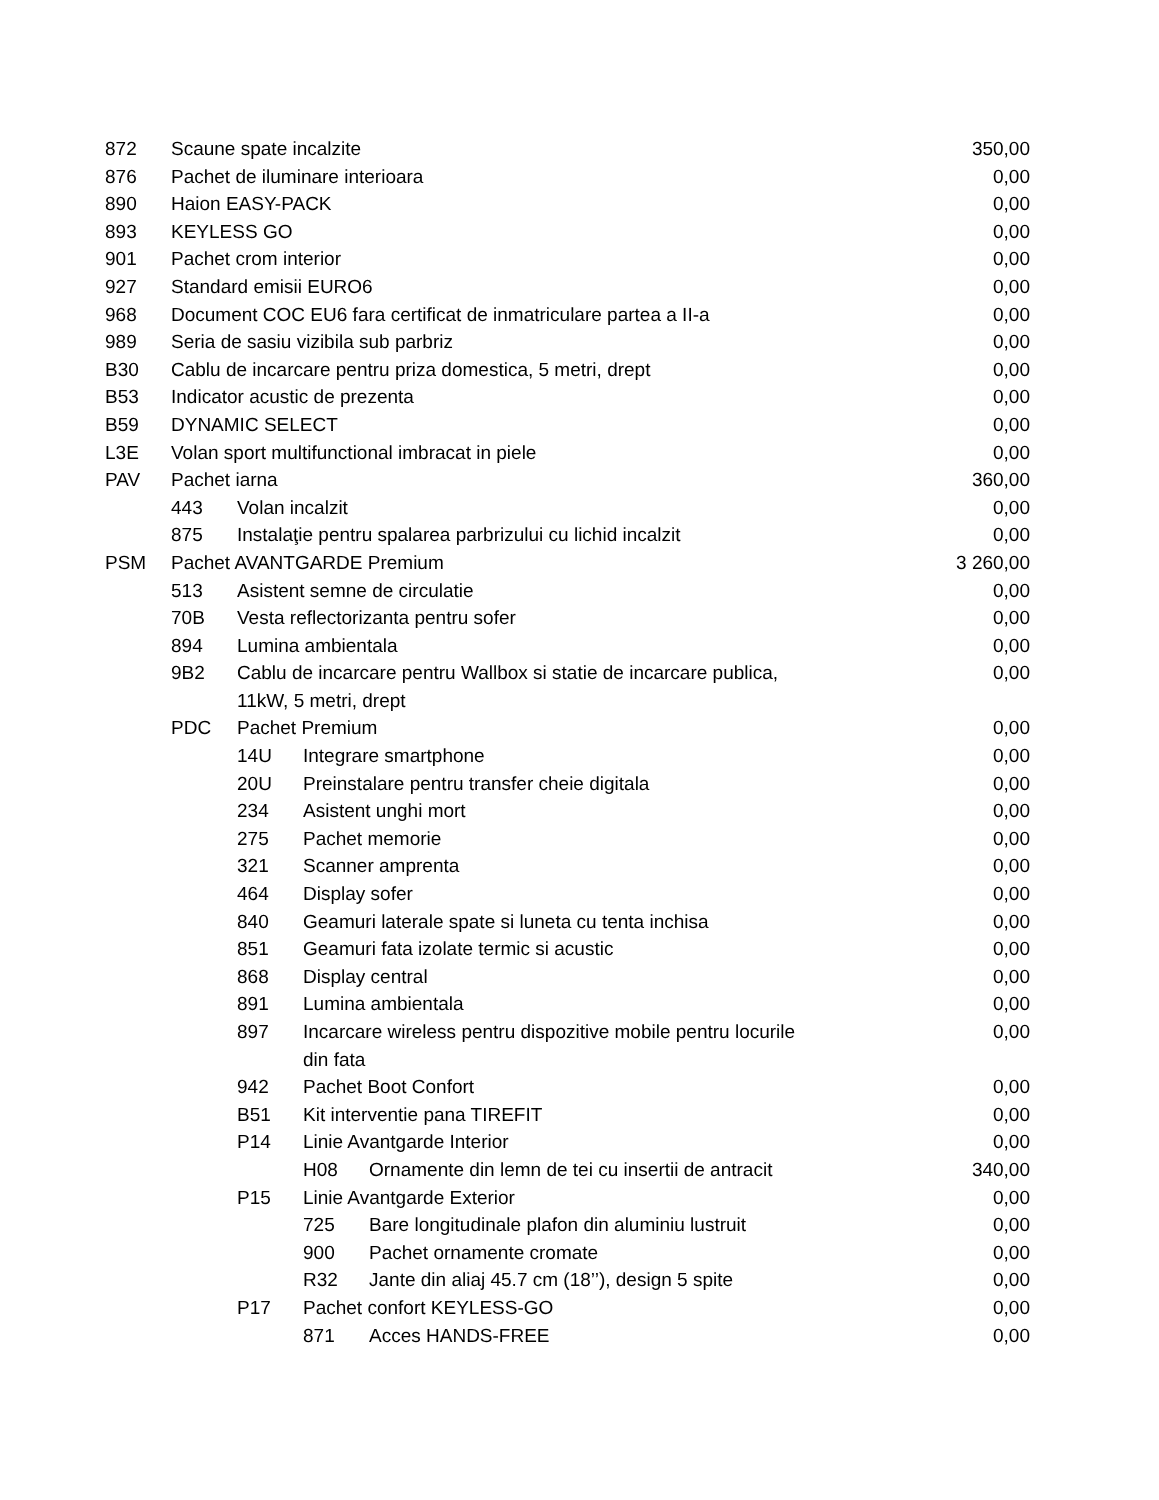| 872 | Scaune spate incalzite | | | | 350,00 |
| 876 | Pachet de iluminare interioara | | | | 0,00 |
| 890 | Haion EASY-PACK | | | | 0,00 |
| 893 | KEYLESS GO | | | | 0,00 |
| 901 | Pachet crom interior | | | | 0,00 |
| 927 | Standard emisii EURO6 | | | | 0,00 |
| 968 | Document COC EU6 fara certificat de inmatriculare partea a II-a | | | | 0,00 |
| 989 | Seria de sasiu vizibila sub parbriz | | | | 0,00 |
| B30 | Cablu de incarcare pentru priza domestica, 5 metri, drept | | | | 0,00 |
| B53 | Indicator acustic de prezenta | | | | 0,00 |
| B59 | DYNAMIC SELECT | | | | 0,00 |
| L3E | Volan sport multifunctional imbracat in piele | | | | 0,00 |
| PAV | Pachet iarna | | | | 360,00 |
| | 443 | Volan incalzit | | | 0,00 |
| | 875 | Instalaţie pentru spalarea parbrizului cu lichid incalzit | | | 0,00 |
| PSM | Pachet AVANTGARDE Premium | | | | 3 260,00 |
| | 513 | Asistent semne de circulatie | | | 0,00 |
| | 70B | Vesta reflectorizanta pentru sofer | | | 0,00 |
| | 894 | Lumina ambientala | | | 0,00 |
| | 9B2 | Cablu de incarcare pentru Wallbox si statie de incarcare publica, 11kW, 5 metri, drept | | | 0,00 |
| | PDC | Pachet Premium | | | 0,00 |
| | | 14U | Integrare smartphone | | 0,00 |
| | | 20U | Preinstalare pentru transfer cheie digitala | | 0,00 |
| | | 234 | Asistent unghi mort | | 0,00 |
| | | 275 | Pachet memorie | | 0,00 |
| | | 321 | Scanner amprenta | | 0,00 |
| | | 464 | Display sofer | | 0,00 |
| | | 840 | Geamuri laterale spate si luneta cu tenta inchisa | | 0,00 |
| | | 851 | Geamuri fata izolate termic si acustic | | 0,00 |
| | | 868 | Display central | | 0,00 |
| | | 891 | Lumina ambientala | | 0,00 |
| | | 897 | Incarcare wireless pentru dispozitive mobile pentru locurile din fata | | 0,00 |
| | | 942 | Pachet Boot Confort | | 0,00 |
| | | B51 | Kit interventie pana TIREFIT | | 0,00 |
| | | P14 | Linie Avantgarde Interior | | 0,00 |
| | | | H08 | Ornamente din lemn de tei cu insertii de antracit | 340,00 |
| | | P15 | Linie Avantgarde Exterior | | 0,00 |
| | | | 725 | Bare longitudinale plafon din aluminiu lustruit | 0,00 |
| | | | 900 | Pachet ornamente cromate | 0,00 |
| | | | R32 | Jante din aliaj 45.7 cm (18’’), design 5 spite | 0,00 |
| | | P17 | Pachet confort KEYLESS-GO | | 0,00 |
| | | | 871 | Acces HANDS-FREE | 0,00 |